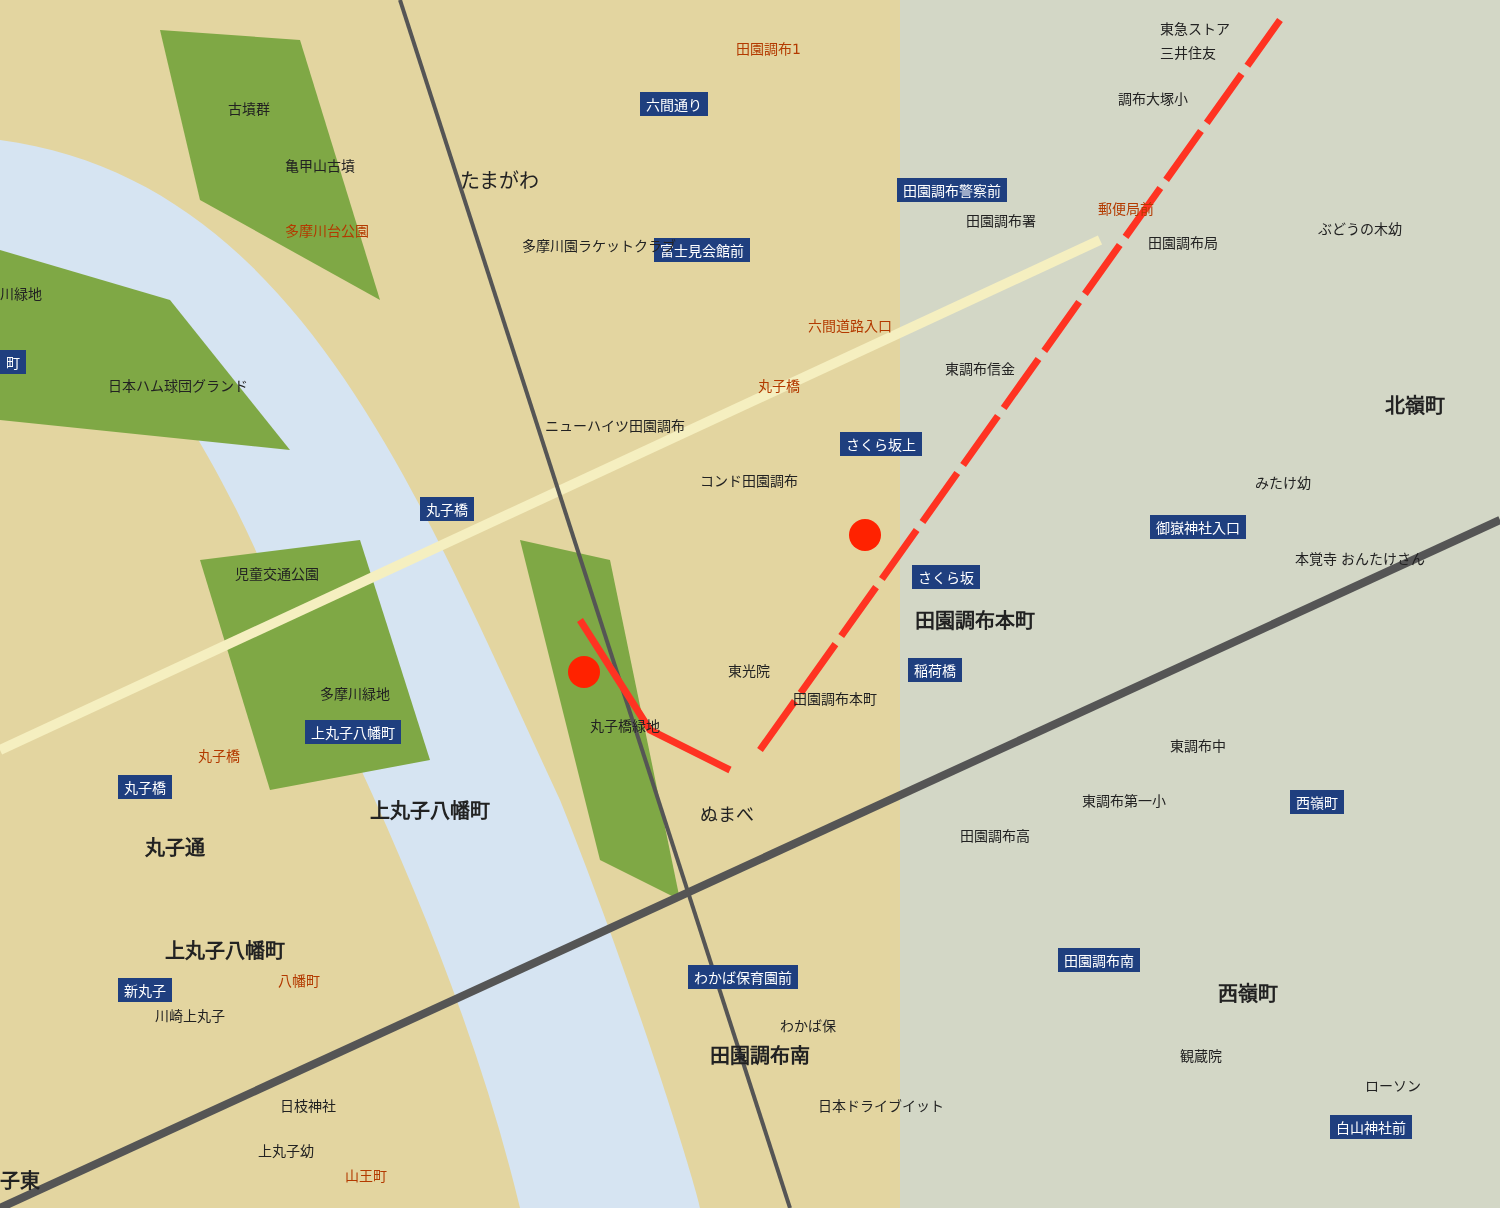たまがわ
古墳群
亀甲山古墳
多摩川台公園
川緑地
町
日本ハム球団グランド
田園調布1
六間通り
東急ストア
三井住友
調布大塚小
田園調布警察前
郵便局前
田園調布署
田園調布局
ぶどうの木幼
富士見会館前
多摩川園ラケットクラブ
六間道路入口
東調布信金
丸子橋
ニューハイツ田園調布
さくら坂上
コンド田園調布
北嶺町
みたけ幼
丸子橋
さくら坂
本覚寺 おんたけさん
児童交通公園
田園調布本町
御嶽神社入口
東光院 稲荷橋
田園調布本町
多摩川緑地
上丸子八幡町
丸子橋
東調布中
丸子橋
丸子橋緑地
上丸子八幡町 東調布第一小 西嶺町
ぬまべ
丸子通 田園調布高
上丸子八幡町 田園調布南
わかば保育園前
新丸子 八幡町 西嶺町
川崎上丸子
わかば保
観蔵院
田園調布南
日枝神社 日本ドライブイット
ローソン
白山神社前
上丸子幼
山王町
子東